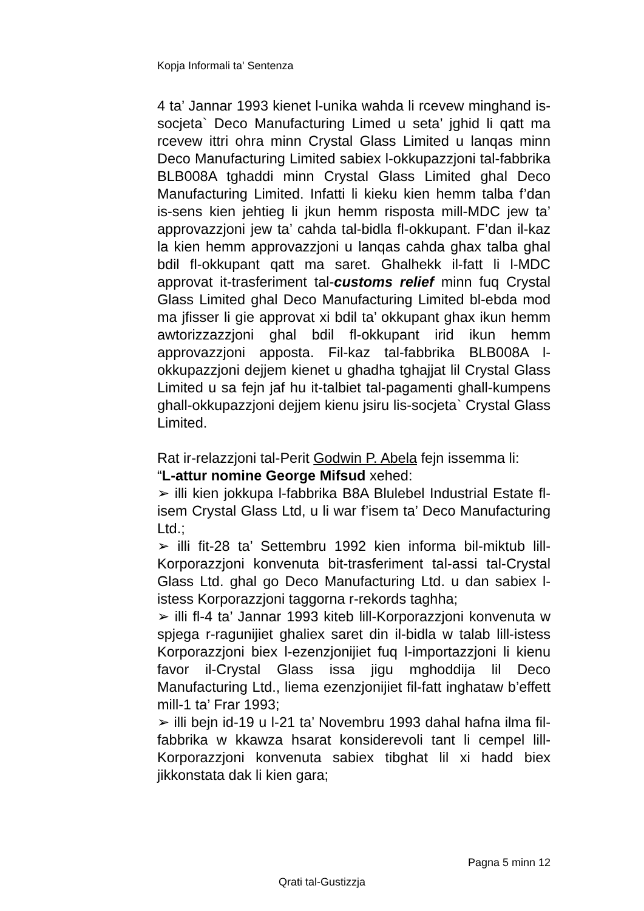Kopja Informali ta' Sentenza
4 ta’ Jannar 1993 kienet l-unika wahda li rcevew minghand is-socjeta` Deco Manufacturing Limed u seta’ jghid li qatt ma rcevew ittri ohra minn Crystal Glass Limited u lanqas minn Deco Manufacturing Limited sabiex l-okkupazzjoni tal-fabbrika BLB008A tghaddi minn Crystal Glass Limited ghal Deco Manufacturing Limited. Infatti li kieku kien hemm talba f’dan is-sens kien jehtieg li jkun hemm risposta mill-MDC jew ta’ approvazzjoni jew ta’ cahda tal-bidla fl-okkupant. F’dan il-kaz la kien hemm approvazzjoni u lanqas cahda ghax talba ghal bdil fl-okkupant qatt ma saret. Ghalhekk il-fatt li l-MDC approvat it-trasferiment tal-customs relief minn fuq Crystal Glass Limited ghal Deco Manufacturing Limited bl-ebda mod ma jfisser li gie approvat xi bdil ta’ okkupant ghax ikun hemm awtorizzazzjoni ghal bdil fl-okkupant irid ikun hemm approvazzjoni apposta. Fil-kaz tal-fabbrika BLB008A l-okkupazzjoni dejjem kienet u ghadha tghajjat lil Crystal Glass Limited u sa fejn jaf hu it-talbiet tal-pagamenti ghall-kumpens ghall-okkupazzjoni dejjem kienu jsiru lis-socjeta` Crystal Glass Limited.
Rat ir-relazzjoni tal-Perit Godwin P. Abela fejn issemma li:
“L-attur nomine George Mifsud xehed:
➢ illi kien jokkupa l-fabbrika B8A Blulebel Industrial Estate fl-isem Crystal Glass Ltd, u li war f’isem ta’ Deco Manufacturing Ltd.;
➢ illi fit-28 ta’ Settembru 1992 kien informa bil-miktub lill-Korporazzjoni konvenuta bit-trasferiment tal-assi tal-Crystal Glass Ltd. ghal go Deco Manufacturing Ltd. u dan sabiex l-istess Korporazzjoni taggorna r-rekords taghha;
➢ illi fl-4 ta’ Jannar 1993 kiteb lill-Korporazzjoni konvenuta w spjega r-ragunijiet ghaliex saret din il-bidla w talab lill-istess Korporazzjoni biex l-ezenzjonijiet fuq l-importazzjoni li kienu favor il-Crystal Glass issa jigu mghoddija lil Deco Manufacturing Ltd., liema ezenzjonijiet fil-fatt inghataw b’effett mill-1 ta’ Frar 1993;
➢ illi bejn id-19 u l-21 ta’ Novembru 1993 dahal hafna ilma fil-fabbrika w kkawza hsarat konsiderevoli tant li cempel lill-Korporazzjoni konvenuta sabiex tibghat lil xi hadd biex jikkonstata dak li kien gara;
Pagna 5 minn 12
Qrati tal-Gustizzja